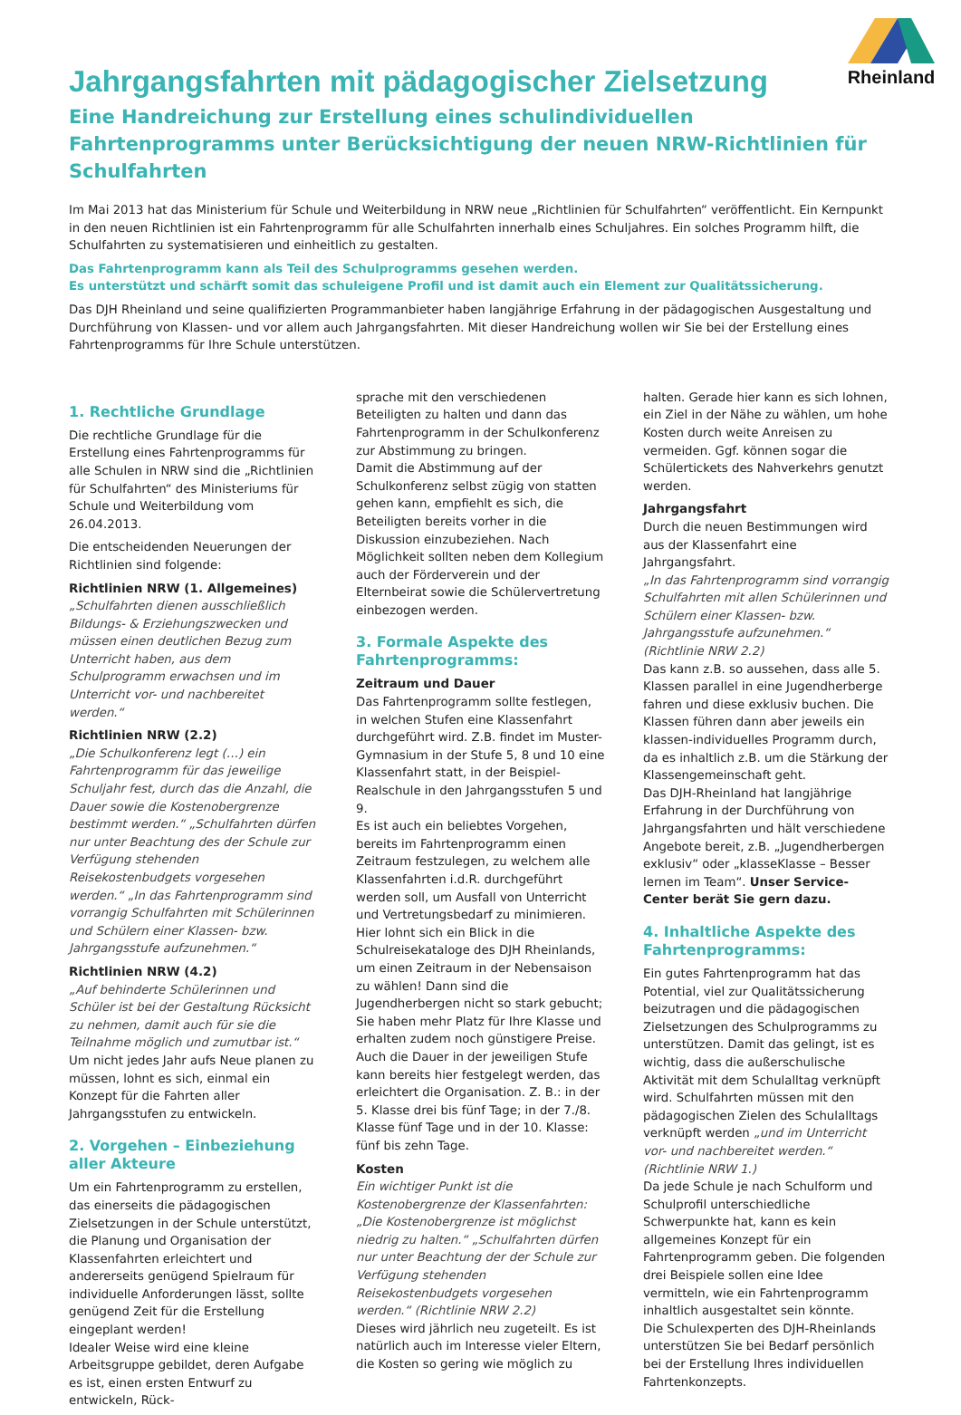Rheinland
Jahrgangsfahrten mit pädagogischer Zielsetzung
Eine Handreichung zur Erstellung eines schulindividuellen Fahrtenprogramms unter Berücksichtigung der neuen NRW-Richtlinien für Schulfahrten
Im Mai 2013 hat das Ministerium für Schule und Weiterbildung in NRW neue „Richtlinien für Schulfahrten“ veröffentlicht. Ein Kernpunkt in den neuen Richtlinien ist ein Fahrtenprogramm für alle Schulfahrten innerhalb eines Schuljahres. Ein solches Programm hilft, die Schulfahrten zu systematisieren und einheitlich zu gestalten.
Das Fahrtenprogramm kann als Teil des Schulprogramms gesehen werden.
Es unterstützt und schärft somit das schuleigene Profil und ist damit auch ein Element zur Qualitätssicherung.
Das DJH Rheinland und seine qualifizierten Programmanbieter haben langjährige Erfahrung in der pädagogischen Ausgestaltung und Durchführung von Klassen- und vor allem auch Jahrgangsfahrten. Mit dieser Handreichung wollen wir Sie bei der Erstellung eines Fahrtenprogramms für Ihre Schule unterstützen.
1. Rechtliche Grundlage
Die rechtliche Grundlage für die Erstellung eines Fahrtenprogramms für alle Schulen in NRW sind die „Richtlinien für Schulfahrten“ des Ministeriums für Schule und Weiterbildung vom 26.04.2013.
Die entscheidenden Neuerungen der Richtlinien sind folgende:
Richtlinien NRW (1. Allgemeines)
„Schulfahrten dienen ausschließlich Bildungs- & Erziehungszwecken und müssen einen deutlichen Bezug zum Unterricht haben, aus dem Schulprogramm erwachsen und im Unterricht vor- und nachbereitet werden.“
Richtlinien NRW (2.2)
„Die Schulkonferenz legt (…) ein Fahrtenprogramm für das jeweilige Schuljahr fest, durch das die Anzahl, die Dauer sowie die Kostenobergrenze bestimmt werden.“ „Schulfahrten dürfen nur unter Beachtung des der Schule zur Verfügung stehenden Reisekostenbudgets vorgesehen werden.“ „In das Fahrtenprogramm sind vorrangig Schulfahrten mit Schülerinnen und Schülern einer Klassen- bzw. Jahrgangsstufe aufzunehmen.“
Richtlinien NRW (4.2)
„Auf behinderte Schülerinnen und Schüler ist bei der Gestaltung Rücksicht zu nehmen, damit auch für sie die Teilnahme möglich und zumutbar ist.“
Um nicht jedes Jahr aufs Neue planen zu müssen, lohnt es sich, einmal ein Konzept für die Fahrten aller Jahrgangsstufen zu entwickeln.
2. Vorgehen – Einbeziehung aller Akteure
Um ein Fahrtenprogramm zu erstellen, das einerseits die pädagogischen Zielsetzungen in der Schule unterstützt, die Planung und Organisation der Klassenfahrten erleichtert und andererseits genügend Spielraum für individuelle Anforderungen lässt, sollte genügend Zeit für die Erstellung eingeplant werden!
Idealer Weise wird eine kleine Arbeitsgruppe gebildet, deren Aufgabe es ist, einen ersten Entwurf zu entwickeln, Rück-
sprache mit den verschiedenen Beteiligten zu halten und dann das Fahrtenprogramm in der Schulkonferenz zur Abstimmung zu bringen.
Damit die Abstimmung auf der Schulkonferenz selbst zügig von statten gehen kann, empfiehlt es sich, die Beteiligten bereits vorher in die Diskussion einzubeziehen. Nach Möglichkeit sollten neben dem Kollegium auch der Förderverein und der Elternbeirat sowie die Schülervertretung einbezogen werden.
3. Formale Aspekte des Fahrtenprogramms:
Zeitraum und Dauer
Das Fahrtenprogramm sollte festlegen, in welchen Stufen eine Klassenfahrt durchgeführt wird. Z.B. findet im Muster-Gymnasium in der Stufe 5, 8 und 10 eine Klassenfahrt statt, in der Beispiel-Realschule in den Jahrgangsstufen 5 und 9.
Es ist auch ein beliebtes Vorgehen, bereits im Fahrtenprogramm einen Zeitraum festzulegen, zu welchem alle Klassenfahrten i.d.R. durchgeführt werden soll, um Ausfall von Unterricht und Vertretungsbedarf zu minimieren.
Hier lohnt sich ein Blick in die Schulreisekataloge des DJH Rheinlands, um einen Zeitraum in der Nebensaison zu wählen! Dann sind die Jugendherbergen nicht so stark gebucht; Sie haben mehr Platz für Ihre Klasse und erhalten zudem noch günstigere Preise.
Auch die Dauer in der jeweiligen Stufe kann bereits hier festgelegt werden, das erleichtert die Organisation. Z. B.: in der 5. Klasse drei bis fünf Tage; in der 7./8. Klasse fünf Tage und in der 10. Klasse: fünf bis zehn Tage.
Kosten
Ein wichtiger Punkt ist die Kostenobergrenze der Klassenfahrten: „Die Kostenobergrenze ist möglichst niedrig zu halten.“ „Schulfahrten dürfen nur unter Beachtung der der Schule zur Verfügung stehenden Reisekostenbudgets vorgesehen werden.“ (Richtlinie NRW 2.2)
Dieses wird jährlich neu zugeteilt. Es ist natürlich auch im Interesse vieler Eltern, die Kosten so gering wie möglich zu
halten. Gerade hier kann es sich lohnen, ein Ziel in der Nähe zu wählen, um hohe Kosten durch weite Anreisen zu vermeiden. Ggf. können sogar die Schülertickets des Nahverkehrs genutzt werden.
Jahrgangsfahrt
Durch die neuen Bestimmungen wird aus der Klassenfahrt eine Jahrgangsfahrt.
„In das Fahrtenprogramm sind vorrangig Schulfahrten mit allen Schülerinnen und Schülern einer Klassen- bzw. Jahrgangsstufe aufzunehmen.“ (Richtlinie NRW 2.2)
Das kann z.B. so aussehen, dass alle 5. Klassen parallel in eine Jugendherberge fahren und diese exklusiv buchen. Die Klassen führen dann aber jeweils ein klassen-individuelles Programm durch, da es inhaltlich z.B. um die Stärkung der Klassengemeinschaft geht.
Das DJH-Rheinland hat langjährige Erfahrung in der Durchführung von Jahrgangsfahrten und hält verschiedene Angebote bereit, z.B. „Jugendherbergen exklusiv“ oder „klasseKlasse – Besser lernen im Team“. Unser Service-Center berät Sie gern dazu.
4. Inhaltliche Aspekte des Fahrtenprogramms:
Ein gutes Fahrtenprogramm hat das Potential, viel zur Qualitätssicherung beizutragen und die pädagogischen Zielsetzungen des Schulprogramms zu unterstützen. Damit das gelingt, ist es wichtig, dass die außerschulische Aktivität mit dem Schulalltag verknüpft wird. Schulfahrten müssen mit den pädagogischen Zielen des Schulalltags verknüpft werden „und im Unterricht vor- und nachbereitet werden.“ (Richtlinie NRW 1.)
Da jede Schule je nach Schulform und Schulprofil unterschiedliche Schwerpunkte hat, kann es kein allgemeines Konzept für ein Fahrtenprogramm geben. Die folgenden drei Beispiele sollen eine Idee vermitteln, wie ein Fahrtenprogramm inhaltlich ausgestaltet sein könnte.
Die Schulexperten des DJH-Rheinlands unterstützen Sie bei Bedarf persönlich bei der Erstellung Ihres individuellen Fahrtenkonzepts.